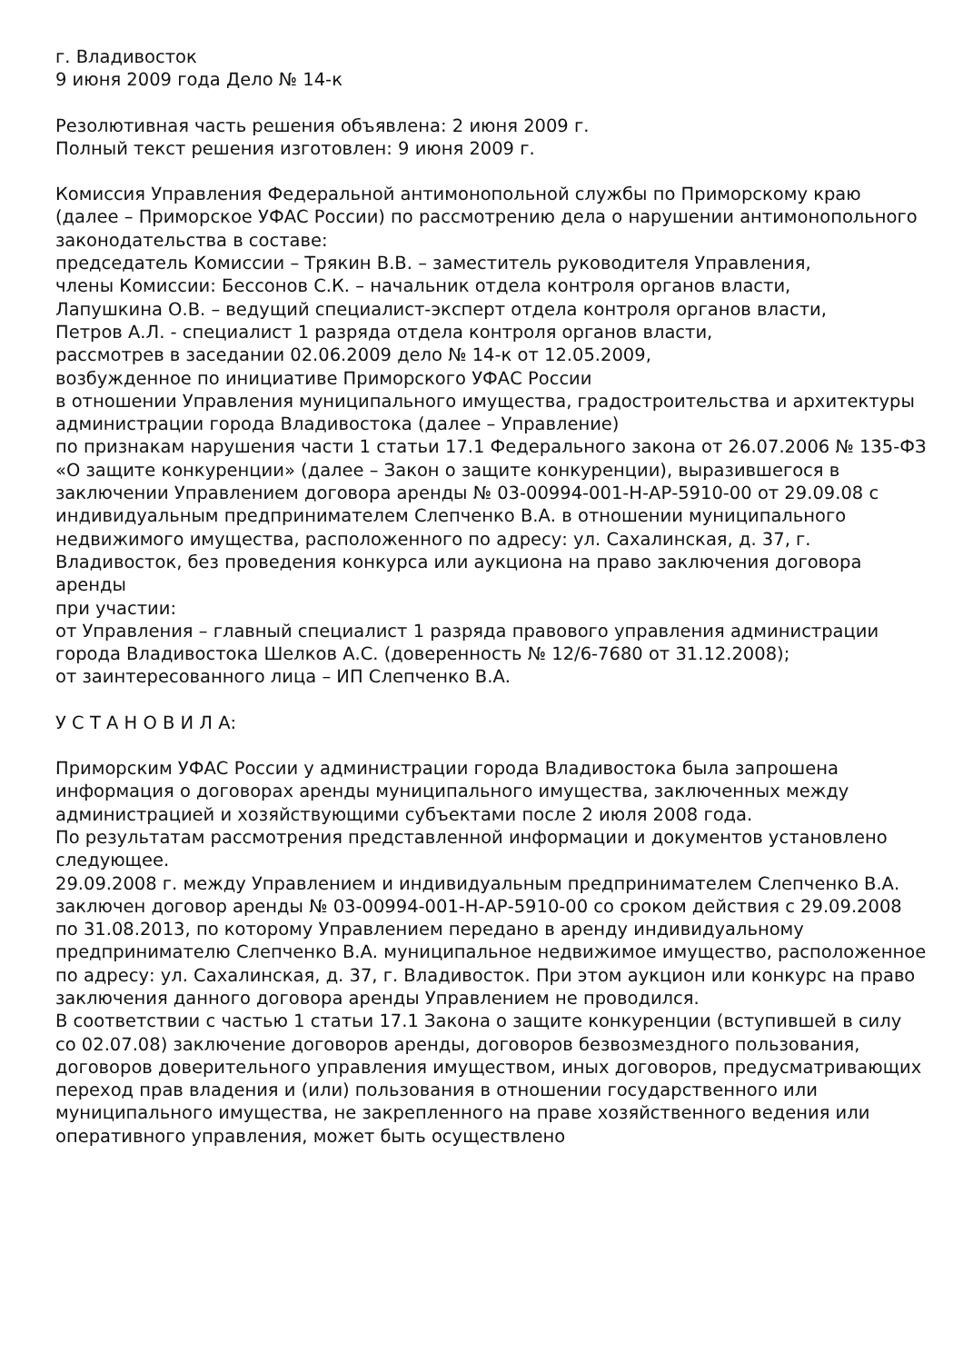г. Владивосток
9 июня 2009 года Дело № 14-к
Резолютивная часть решения объявлена: 2 июня 2009 г.
Полный текст решения изготовлен: 9 июня 2009 г.
Комиссия Управления Федеральной антимонопольной службы по Приморскому краю (далее – Приморское УФАС России) по рассмотрению дела о нарушении антимонопольного законодательства в составе:
председатель Комиссии – Трякин В.В. – заместитель руководителя Управления,
члены Комиссии: Бессонов С.К. – начальник отдела контроля органов власти,
Лапушкина О.В. – ведущий специалист-эксперт отдела контроля органов власти,
Петров А.Л. - специалист 1 разряда отдела контроля органов власти,
рассмотрев в заседании 02.06.2009 дело № 14-к от 12.05.2009,
возбужденное по инициативе Приморского УФАС России
в отношении Управления муниципального имущества, градостроительства и архитектуры администрации города Владивостока (далее – Управление)
по признакам нарушения части 1 статьи 17.1 Федерального закона от 26.07.2006 № 135-ФЗ «О защите конкуренции» (далее – Закон о защите конкуренции), выразившегося в заключении Управлением договора аренды № 03-00994-001-Н-АР-5910-00 от 29.09.08 с индивидуальным предпринимателем Слепченко В.А. в отношении муниципального недвижимого имущества, расположенного по адресу: ул. Сахалинская, д. 37, г. Владивосток, без проведения конкурса или аукциона на право заключения договора аренды
при участии:
от Управления – главный специалист 1 разряда правового управления администрации города Владивостока Шелков А.С. (доверенность № 12/6-7680 от 31.12.2008);
от заинтересованного лица – ИП Слепченко В.А.
У С Т А Н О В И Л А:
Приморским УФАС России у администрации города Владивостока была запрошена информация о договорах аренды муниципального имущества, заключенных между администрацией и хозяйствующими субъектами после 2 июля 2008 года.
По результатам рассмотрения представленной информации и документов установлено следующее.
29.09.2008 г. между Управлением и индивидуальным предпринимателем Слепченко В.А. заключен договор аренды № 03-00994-001-Н-АР-5910-00 со сроком действия с 29.09.2008 по 31.08.2013, по которому Управлением передано в аренду индивидуальному предпринимателю Слепченко В.А. муниципальное недвижимое имущество, расположенное по адресу: ул. Сахалинская, д. 37, г. Владивосток. При этом аукцион или конкурс на право заключения данного договора аренды Управлением не проводился.
В соответствии с частью 1 статьи 17.1 Закона о защите конкуренции (вступившей в силу со 02.07.08) заключение договоров аренды, договоров безвозмездного пользования, договоров доверительного управления имуществом, иных договоров, предусматривающих переход прав владения и (или) пользования в отношении государственного или муниципального имущества, не закрепленного на праве хозяйственного ведения или оперативного управления, может быть осуществлено